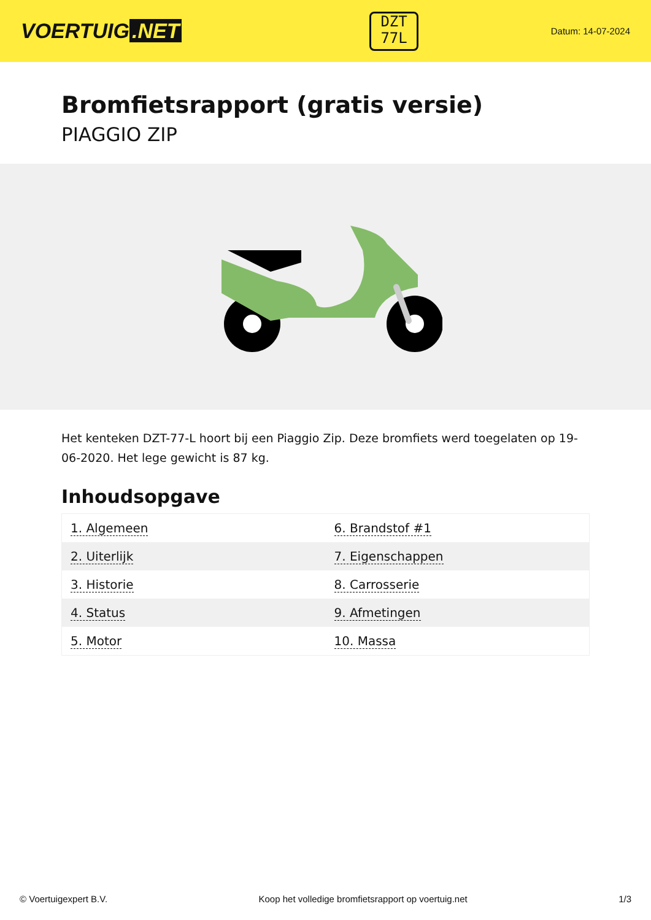VOERTUIG.NET
DZT
77L
Datum: 14-07-2024
Bromfietsrapport (gratis versie)
PIAGGIO ZIP
Het kenteken DZT-77-L hoort bij een Piaggio Zip. Deze bromfiets werd toegelaten op 19-06-2020. Het lege gewicht is 87 kg.
Inhoudsopgave
| 1. Algemeen | 6. Brandstof #1 |
| 2. Uiterlijk | 7. Eigenschappen |
| 3. Historie | 8. Carrosserie |
| 4. Status | 9. Afmetingen |
| 5. Motor | 10. Massa |
© Voertuigexpert B.V. Koop het volledige bromfietsrapport op voertuig.net 1/3